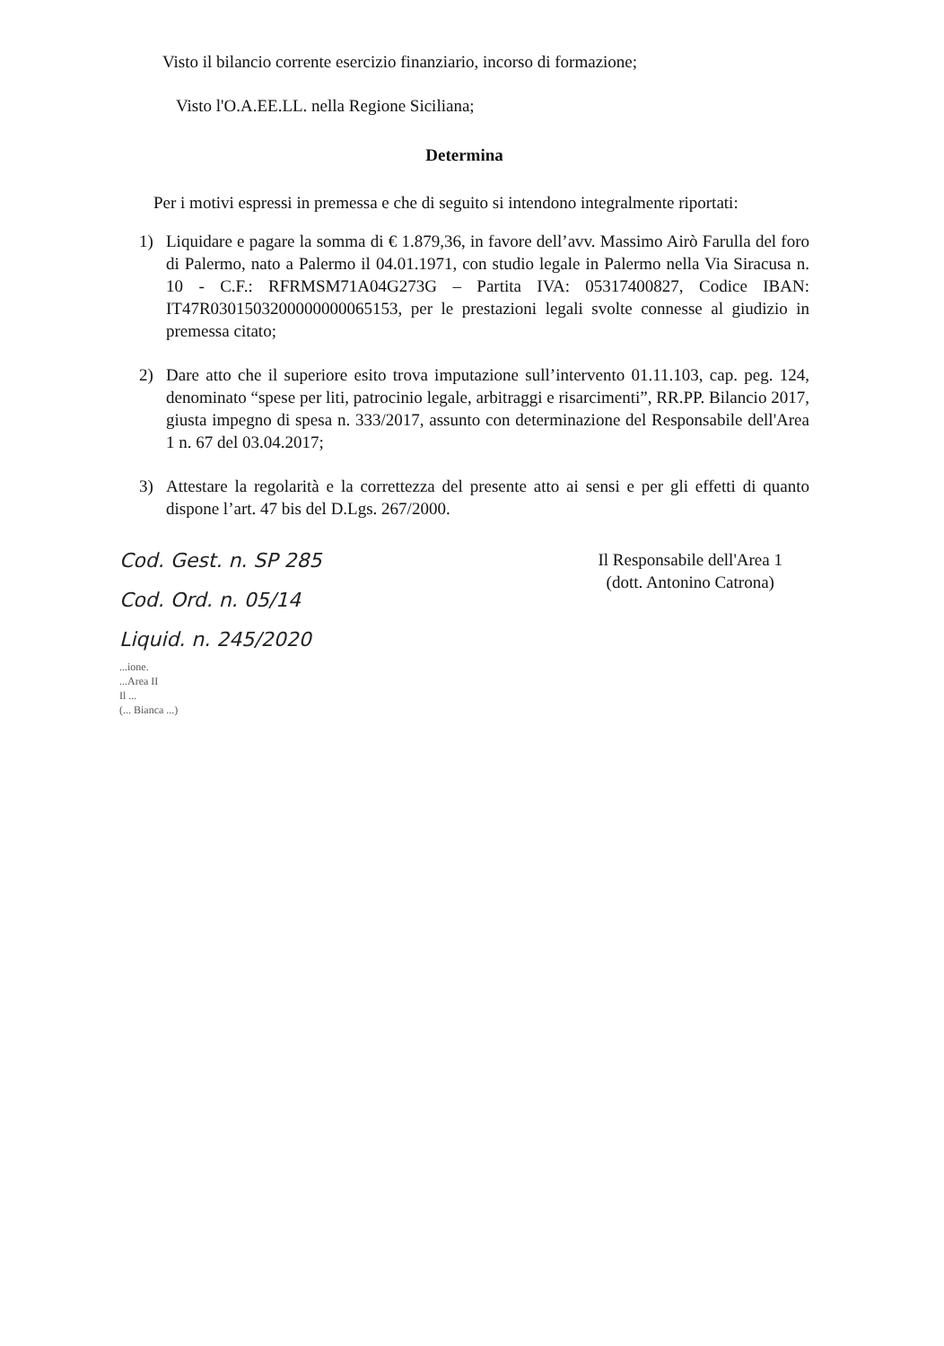Visto il bilancio corrente esercizio finanziario, incorso di formazione;
Visto l'O.A.EE.LL. nella Regione Siciliana;
Determina
Per i motivi espressi in premessa e che di seguito si intendono integralmente riportati:
1) Liquidare e pagare la somma di € 1.879,36, in favore dell’avv. Massimo Airò Farulla del foro di Palermo, nato a Palermo il 04.01.1971, con studio legale in Palermo nella Via Siracusa n. 10 - C.F.: RFRMSM71A04G273G – Partita IVA: 05317400827, Codice IBAN: IT47R0301503200000000065153, per le prestazioni legali svolte connesse al giudizio in premessa citato;
2) Dare atto che il superiore esito trova imputazione sull’intervento 01.11.103, cap. peg. 124, denominato “spese per liti, patrocinio legale, arbitraggi e risarcimenti”, RR.PP. Bilancio 2017, giusta impegno di spesa n. 333/2017, assunto con determinazione del Responsabile dell'Area 1 n. 67 del 03.04.2017;
3) Attestare la regolarità e la correttezza del presente atto ai sensi e per gli effetti di quanto dispone l’art. 47 bis del D.Lgs. 267/2000.
Cod. Gest. n. SP 285
Cod. Ord. n. 05/14
Liquid. n. 245/2020
...ione.
...Area II
Il ...
(... Bianca ...)
Il Responsabile dell'Area 1
(dott. Antonino Catrona)